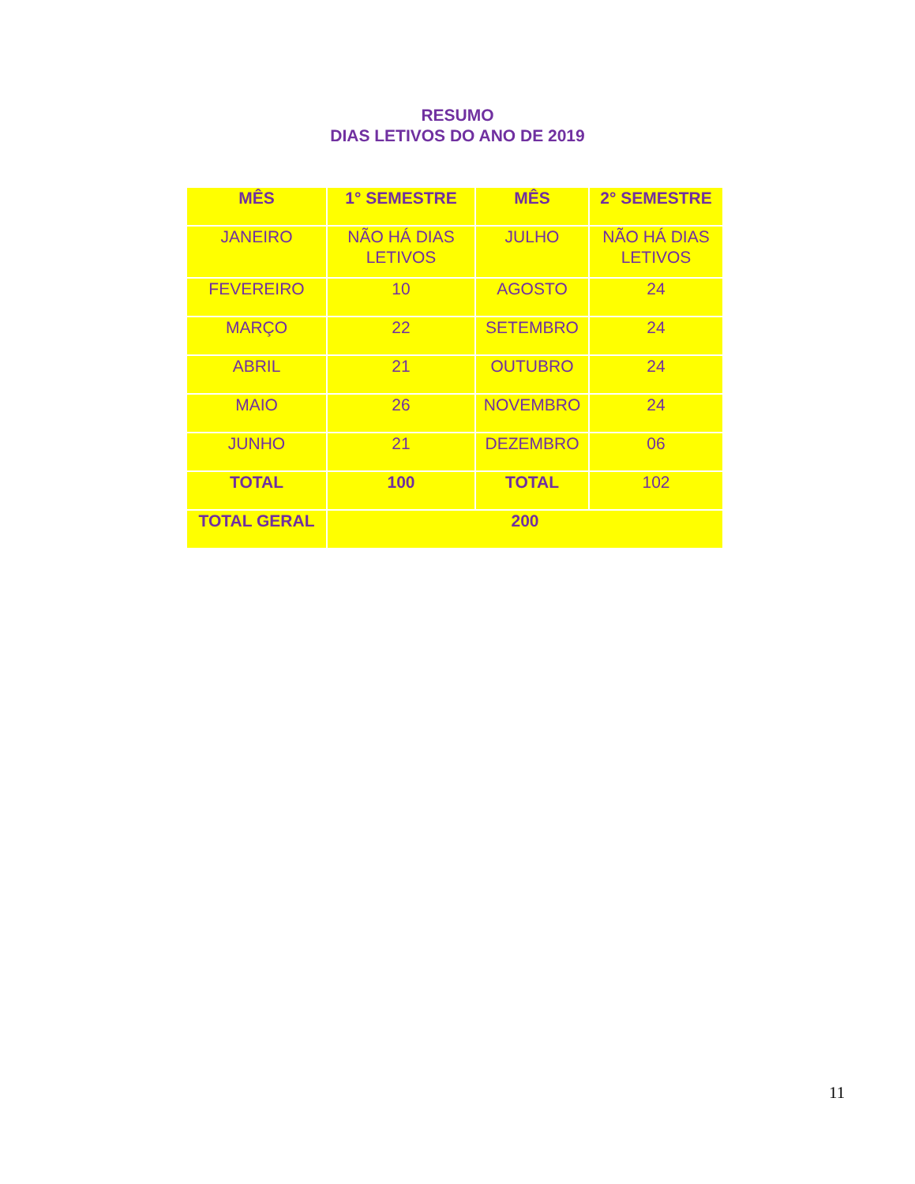RESUMO
DIAS LETIVOS DO ANO DE 2019
| MÊS | 1° SEMESTRE | MÊS | 2° SEMESTRE |
| --- | --- | --- | --- |
| JANEIRO | NÃO HÁ DIAS LETIVOS | JULHO | NÃO HÁ DIAS LETIVOS |
| FEVEREIRO | 10 | AGOSTO | 24 |
| MARÇO | 22 | SETEMBRO | 24 |
| ABRIL | 21 | OUTUBRO | 24 |
| MAIO | 26 | NOVEMBRO | 24 |
| JUNHO | 21 | DEZEMBRO | 06 |
| TOTAL | 100 | TOTAL | 102 |
| TOTAL GERAL | 200 | | |
11